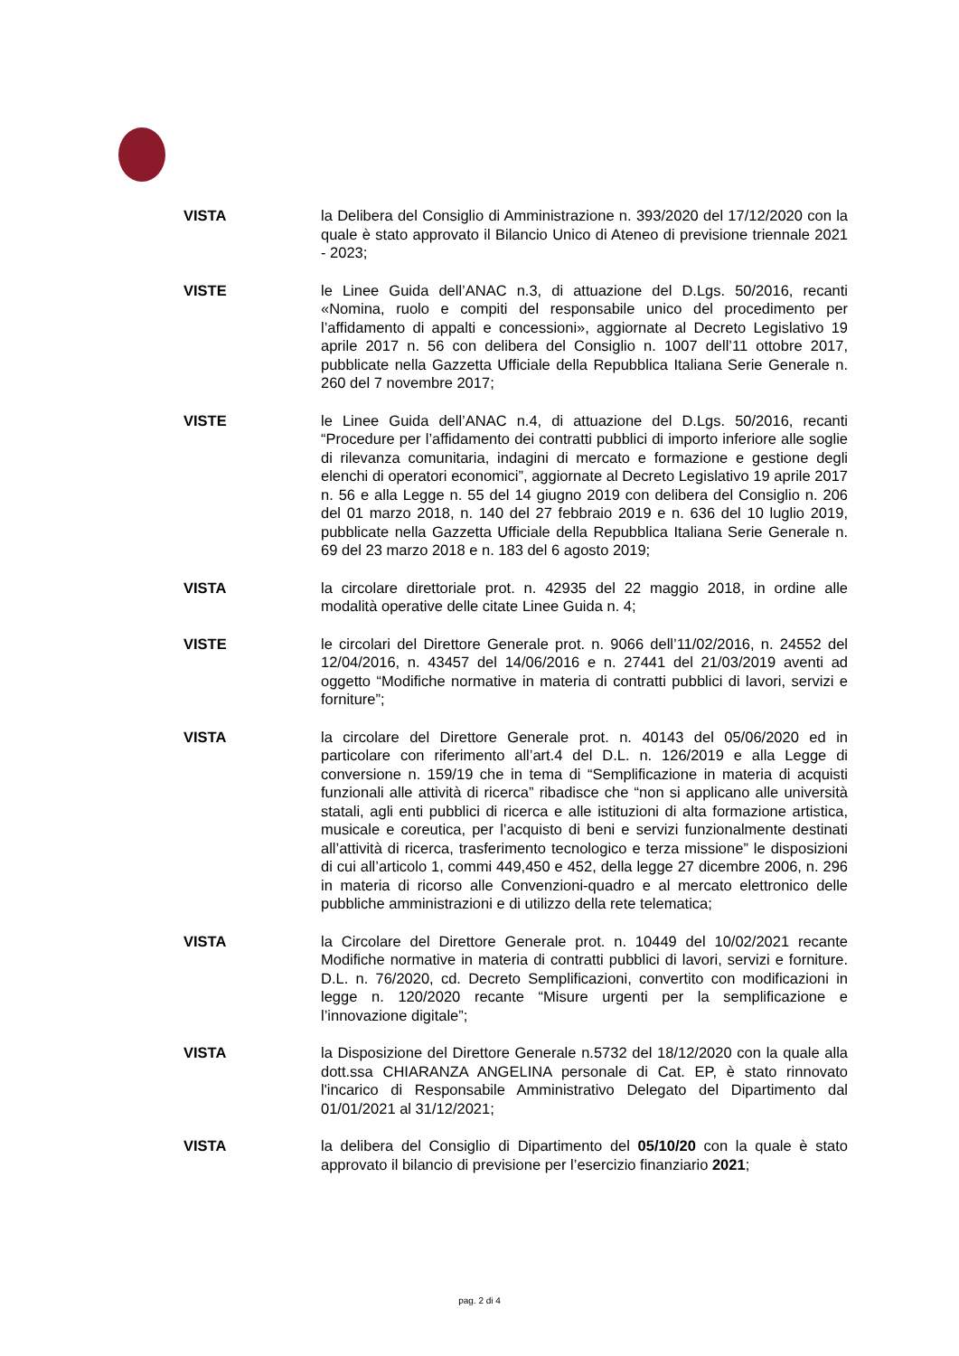VISTA la Delibera del Consiglio di Amministrazione n. 393/2020 del 17/12/2020 con la quale è stato approvato il Bilancio Unico di Ateneo di previsione triennale 2021 - 2023;
VISTE le Linee Guida dell’ANAC n.3, di attuazione del D.Lgs. 50/2016, recanti «Nomina, ruolo e compiti del responsabile unico del procedimento per l’affidamento di appalti e concessioni», aggiornate al Decreto Legislativo 19 aprile 2017 n. 56 con delibera del Consiglio n. 1007 dell’11 ottobre 2017, pubblicate nella Gazzetta Ufficiale della Repubblica Italiana Serie Generale n. 260 del 7 novembre 2017;
VISTE le Linee Guida dell’ANAC n.4, di attuazione del D.Lgs. 50/2016, recanti “Procedure per l’affidamento dei contratti pubblici di importo inferiore alle soglie di rilevanza comunitaria, indagini di mercato e formazione e gestione degli elenchi di operatori economici”, aggiornate al Decreto Legislativo 19 aprile 2017 n. 56 e alla Legge n. 55 del 14 giugno 2019 con delibera del Consiglio n. 206 del 01 marzo 2018, n. 140 del 27 febbraio 2019 e n. 636 del 10 luglio 2019, pubblicate nella Gazzetta Ufficiale della Repubblica Italiana Serie Generale n. 69 del 23 marzo 2018 e n. 183 del 6 agosto 2019;
VISTA la circolare direttoriale prot. n. 42935 del 22 maggio 2018, in ordine alle modalità operative delle citate Linee Guida n. 4;
VISTE le circolari del Direttore Generale prot. n. 9066 dell’11/02/2016, n. 24552 del 12/04/2016, n. 43457 del 14/06/2016 e n. 27441 del 21/03/2019 aventi ad oggetto “Modifiche normative in materia di contratti pubblici di lavori, servizi e forniture”;
VISTA la circolare del Direttore Generale prot. n. 40143 del 05/06/2020 ed in particolare con riferimento all’art.4 del D.L. n. 126/2019 e alla Legge di conversione n. 159/19 che in tema di “Semplificazione in materia di acquisti funzionali alle attività di ricerca” ribadisce che “non si applicano alle università statali, agli enti pubblici di ricerca e alle istituzioni di alta formazione artistica, musicale e coreutica, per l’acquisto di beni e servizi funzionalmente destinati all’attività di ricerca, trasferimento tecnologico e terza missione” le disposizioni di cui all’articolo 1, commi 449,450 e 452, della legge 27 dicembre 2006, n. 296 in materia di ricorso alle Convenzioni-quadro e al mercato elettronico delle pubbliche amministrazioni e di utilizzo della rete telematica;
VISTA la Circolare del Direttore Generale prot. n. 10449 del 10/02/2021 recante Modifiche normative in materia di contratti pubblici di lavori, servizi e forniture. D.L. n. 76/2020, cd. Decreto Semplificazioni, convertito con modificazioni in legge n. 120/2020 recante “Misure urgenti per la semplificazione e l’innovazione digitale”;
VISTA la Disposizione del Direttore Generale n.5732 del 18/12/2020 con la quale alla dott.ssa CHIARANZA ANGELINA personale di Cat. EP, è stato rinnovato l'incarico di Responsabile Amministrativo Delegato del Dipartimento dal 01/01/2021 al 31/12/2021;
VISTA la delibera del Consiglio di Dipartimento del 05/10/20 con la quale è stato approvato il bilancio di previsione per l’esercizio finanziario 2021;
pag. 2 di 4